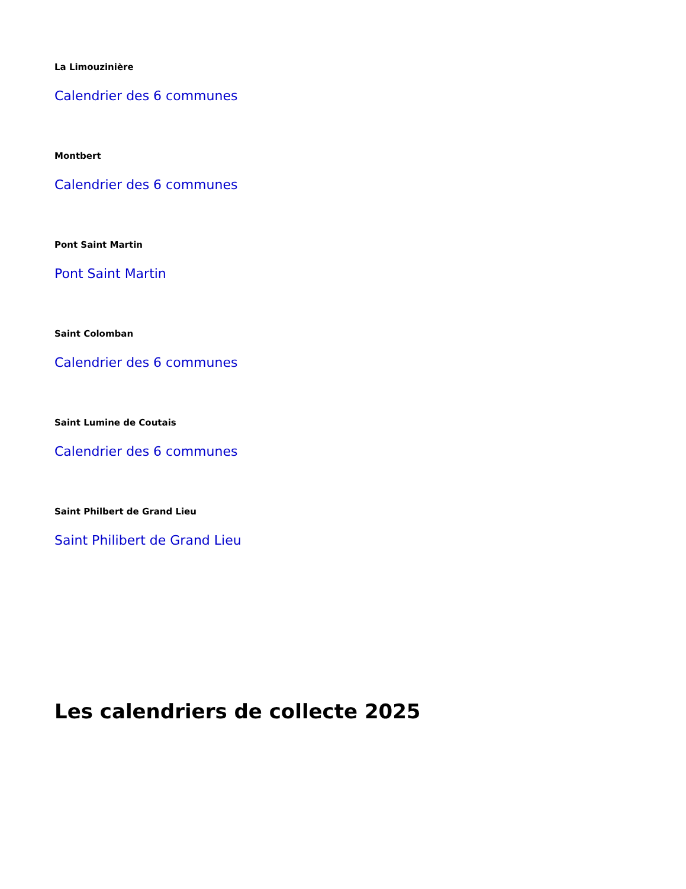La Limouzinière
Calendrier des 6 communes
Montbert
Calendrier des 6 communes
Pont Saint Martin
Pont Saint Martin
Saint Colomban
Calendrier des 6 communes
Saint Lumine de Coutais
Calendrier des 6 communes
Saint Philbert de Grand Lieu
Saint Philibert de Grand Lieu
Les calendriers de collecte 2025